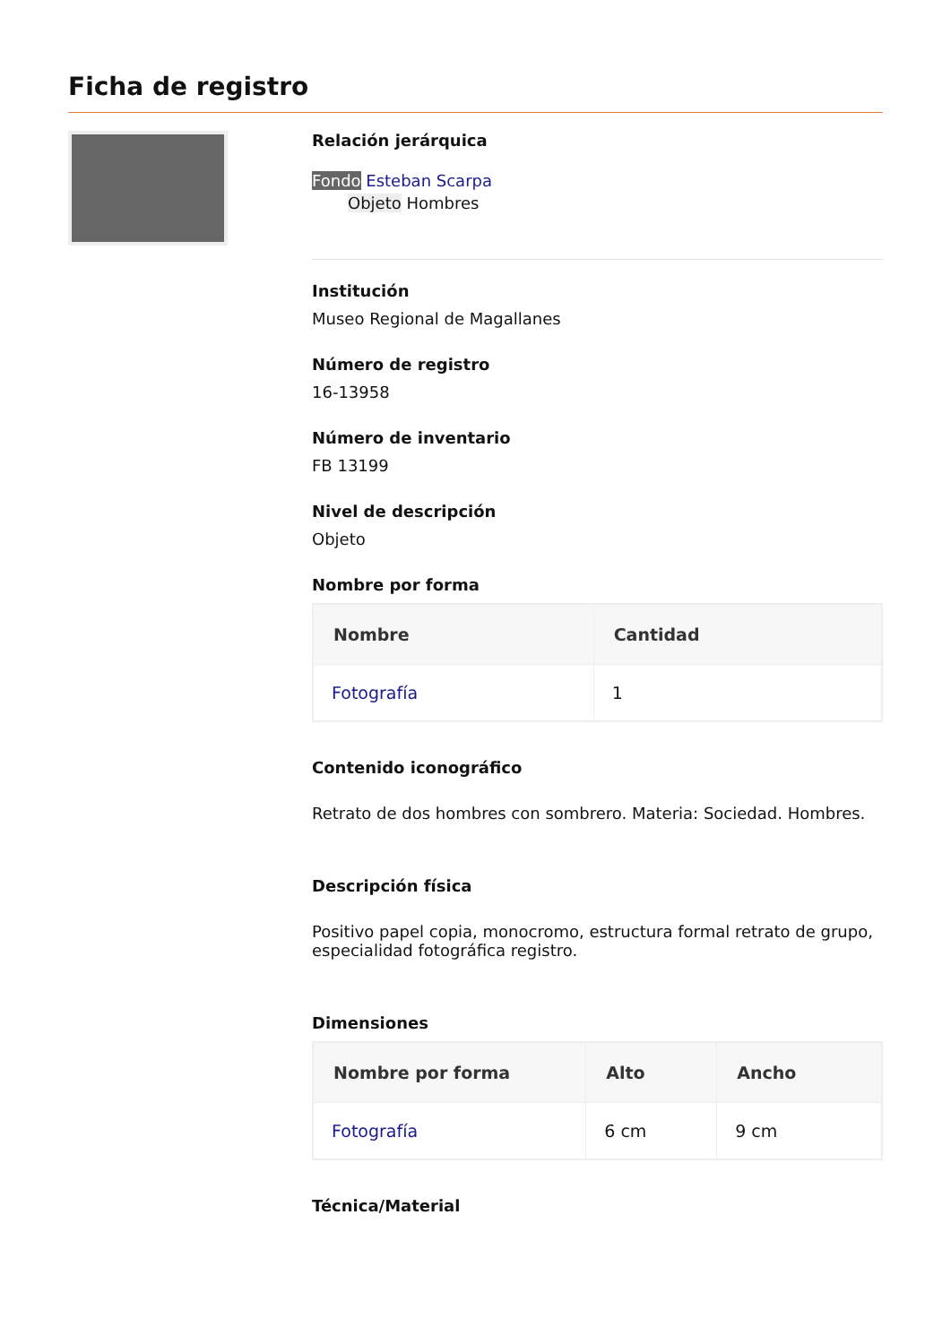Ficha de registro
Relación jerárquica
Fondo Esteban Scarpa
Objeto Hombres
Institución
Museo Regional de Magallanes
Número de registro
16-13958
Número de inventario
FB 13199
Nivel de descripción
Objeto
Nombre por forma
| Nombre | Cantidad |
| --- | --- |
| Fotografía | 1 |
Contenido iconográfico
Retrato de dos hombres con sombrero. Materia: Sociedad. Hombres.
Descripción física
Positivo papel copia, monocromo, estructura formal retrato de grupo, especialidad fotográfica registro.
Dimensiones
| Nombre por forma | Alto | Ancho |
| --- | --- | --- |
| Fotografía | 6 cm | 9 cm |
Técnica/Material